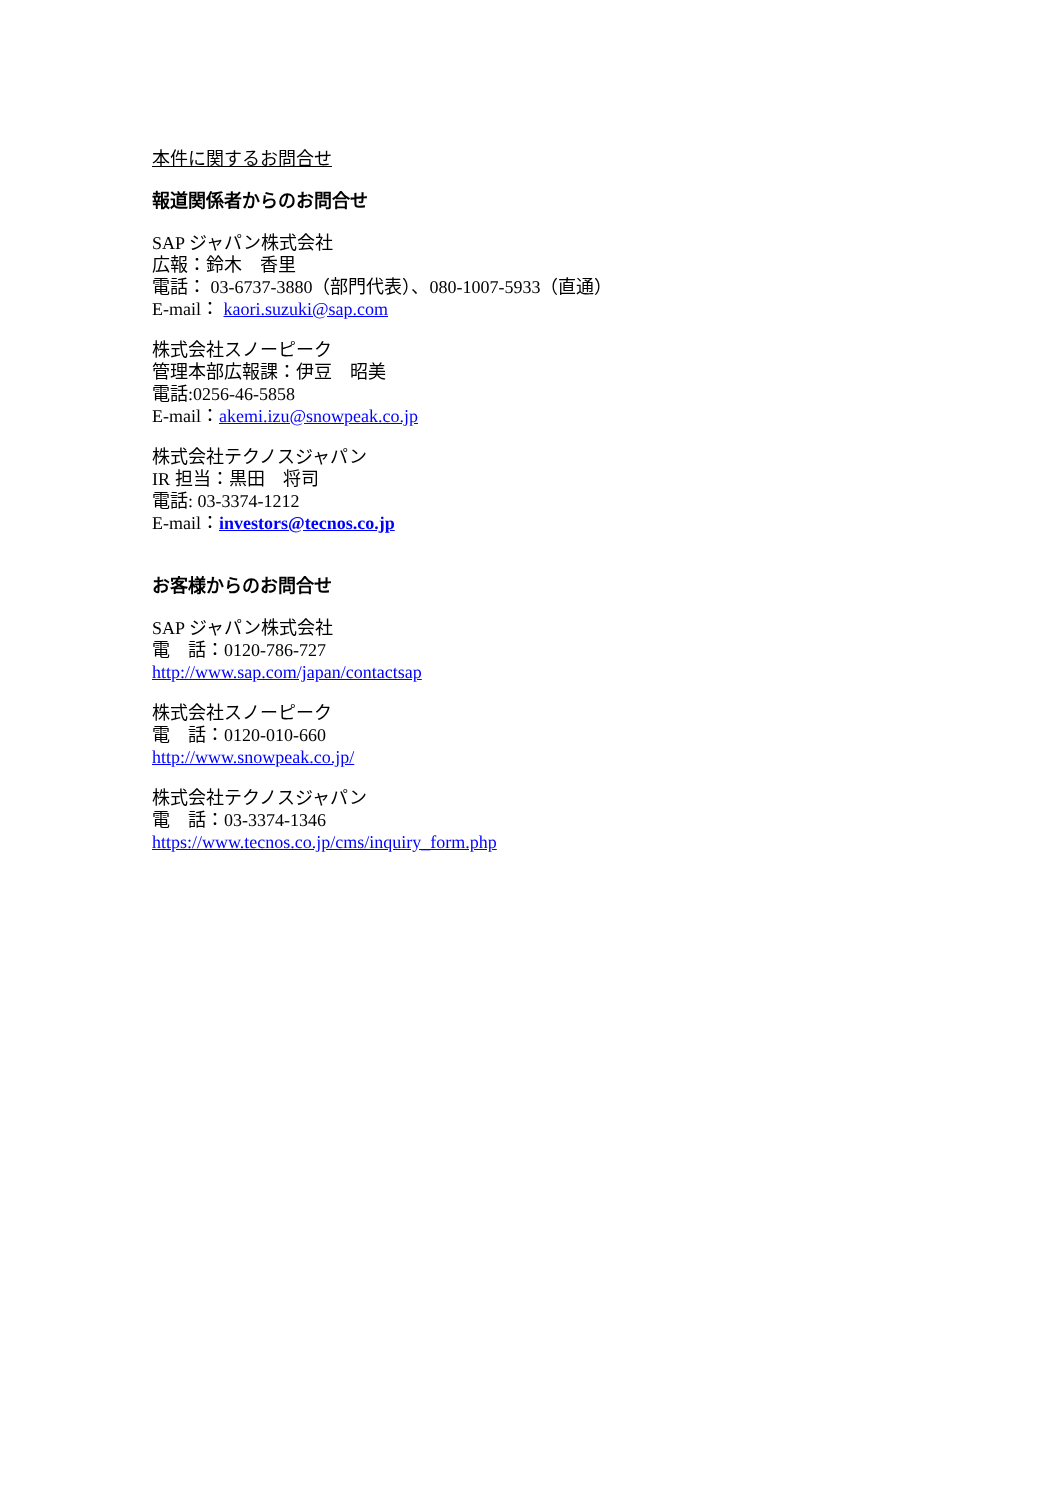本件に関するお問合せ
報道関係者からのお問合せ
SAP ジャパン株式会社
広報：鈴木　香里
電話： 03-6737-3880（部門代表）、080-1007-5933（直通）
E-mail： kaori.suzuki@sap.com
株式会社スノーピーク
管理本部広報課：伊豆　昭美
電話:0256-46-5858
E-mail：akemi.izu@snowpeak.co.jp
株式会社テクノスジャパン
IR 担当：黒田　将司
電話: 03-3374-1212
E-mail：investors@tecnos.co.jp
お客様からのお問合せ
SAP ジャパン株式会社
電　話：0120-786-727
http://www.sap.com/japan/contactsap
株式会社スノーピーク
電　話：0120-010-660
http://www.snowpeak.co.jp/
株式会社テクノスジャパン
電　話：03-3374-1346
https://www.tecnos.co.jp/cms/inquiry_form.php